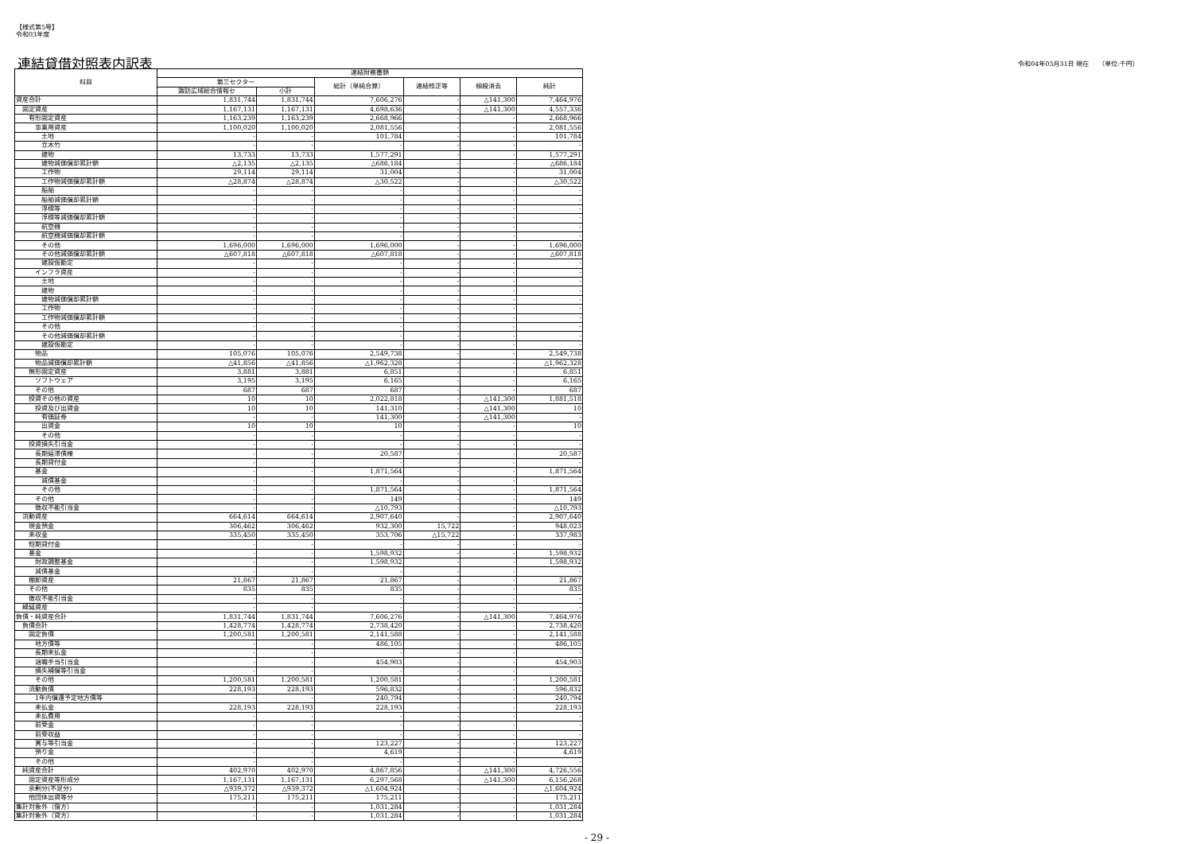【様式第5号】
令和03年度
連結貸借対照表内訳表
令和04年03月31日 現在　　（単位:千円）
| 科目 | 連結財務書類 | | | | | |
| --- | --- | --- | --- | --- | --- | --- |
| | 第三セクター | | 総計（単純合算） | 連結修正等 | 相殺消去 | 純計 |
| | 諏訪広域総合情報セ | 小計 | | | | |
| 資産合計 | 1,831,744 | 1,831,744 | 7,606,276 | - | △141,300 | 7,464,976 |
| 固定資産 | 1,167,131 | 1,167,131 | 4,698,636 | - | △141,300 | 4,557,336 |
| 有形固定資産 | 1,163,239 | 1,163,239 | 2,668,966 | - | - | 2,668,966 |
| 事業用資産 | 1,100,020 | 1,100,020 | 2,081,556 | - | - | 2,081,556 |
| 土地 | - | - | 101,784 | - | - | 101,784 |
| 立木竹 | - | - | - | - | - | - |
| 建物 | 13,733 | 13,733 | 1,577,291 | - | - | 1,577,291 |
| 建物減価償却累計額 | △2,135 | △2,135 | △686,184 | - | - | △686,184 |
| 工作物 | 29,114 | 29,114 | 31,004 | - | - | 31,004 |
| 工作物減価償却累計額 | △28,874 | △28,874 | △30,522 | - | - | △30,522 |
| 船舶 | - | - | - | - | - | - |
| 船舶減価償却累計額 | - | - | - | - | - | - |
| 浮標等 | - | - | - | - | - | - |
| 浮標等減価償却累計額 | - | - | - | - | - | - |
| 航空機 | - | - | - | - | - | - |
| 航空機減価償却累計額 | - | - | - | - | - | - |
| その他 | 1,696,000 | 1,696,000 | 1,696,000 | - | - | 1,696,000 |
| その他減価償却累計額 | △607,818 | △607,818 | △607,818 | - | - | △607,818 |
| 建設仮勘定 | - | - | - | - | - | - |
| インフラ資産 | - | - | - | - | - | - |
| 土地 | - | - | - | - | - | - |
| 建物 | - | - | - | - | - | - |
| 建物減価償却累計額 | - | - | - | - | - | - |
| 工作物 | - | - | - | - | - | - |
| 工作物減価償却累計額 | - | - | - | - | - | - |
| その他 | - | - | - | - | - | - |
| その他減価償却累計額 | - | - | - | - | - | - |
| 建設仮勘定 | - | - | - | - | - | - |
| 物品 | 105,076 | 105,076 | 2,549,738 | - | - | 2,549,738 |
| 物品減価償却累計額 | △41,856 | △41,856 | △1,962,328 | - | - | △1,962,328 |
| 無形固定資産 | 3,881 | 3,881 | 6,851 | - | - | 6,851 |
| ソフトウェア | 3,195 | 3,195 | 6,165 | - | - | 6,165 |
| その他 | 687 | 687 | 687 | - | - | 687 |
| 投資その他の資産 | 10 | 10 | 2,022,818 | - | △141,300 | 1,881,518 |
| 投資及び出資金 | 10 | 10 | 141,310 | - | △141,300 | 10 |
| 有価証券 | - | - | 141,300 | - | △141,300 | - |
| 出資金 | 10 | 10 | 10 | - | - | 10 |
| その他 | - | - | - | - | - | - |
| 投資損失引当金 | - | - | - | - | - | - |
| 長期延滞債権 | - | - | 20,587 | - | - | 20,587 |
| 長期貸付金 | - | - | - | - | - | - |
| 基金 | - | - | 1,871,564 | - | - | 1,871,564 |
| 減債基金 | - | - | - | - | - | - |
| その他 | - | - | 1,871,564 | - | - | 1,871,564 |
| その他 | - | - | 149 | - | - | 149 |
| 徴収不能引当金 | - | - | △10,793 | - | - | △10,793 |
| 流動資産 | 664,614 | 664,614 | 2,907,640 | - | - | 2,907,640 |
| 現金預金 | 306,462 | 306,462 | 932,300 | 15,722 | - | 948,023 |
| 未収金 | 335,450 | 335,450 | 353,706 | △15,722 | - | 337,983 |
| 短期貸付金 | - | - | - | - | - | - |
| 基金 | - | - | 1,598,932 | - | - | 1,598,932 |
| 財政調整基金 | - | - | 1,598,932 | - | - | 1,598,932 |
| 減債基金 | - | - | - | - | - | - |
| 棚卸資産 | 21,867 | 21,867 | 21,867 | - | - | 21,867 |
| その他 | 835 | 835 | 835 | - | - | 835 |
| 徴収不能引当金 | - | - | - | - | - | - |
| 繰延資産 | - | - | - | - | - | - |
| 負債・純資産合計 | 1,831,744 | 1,831,744 | 7,606,276 | - | △141,300 | 7,464,976 |
| 負債合計 | 1,428,774 | 1,428,774 | 2,738,420 | - | - | 2,738,420 |
| 固定負債 | 1,200,581 | 1,200,581 | 2,141,588 | - | - | 2,141,588 |
| 地方債等 | - | - | 486,105 | - | - | 486,105 |
| 長期未払金 | - | - | - | - | - | - |
| 退職手当引当金 | - | - | 454,903 | - | - | 454,903 |
| 損失補償等引当金 | - | - | - | - | - | - |
| その他 | 1,200,581 | 1,200,581 | 1,200,581 | - | - | 1,200,581 |
| 流動負債 | 228,193 | 228,193 | 596,832 | - | - | 596,832 |
| 1年内償還予定地方債等 | - | - | 240,794 | - | - | 240,794 |
| 未払金 | 228,193 | 228,193 | 228,193 | - | - | 228,193 |
| 未払費用 | - | - | - | - | - | - |
| 前受金 | - | - | - | - | - | - |
| 前受収益 | - | - | - | - | - | - |
| 賞与等引当金 | - | - | 123,227 | - | - | 123,227 |
| 預り金 | - | - | 4,619 | - | - | 4,619 |
| その他 | - | - | - | - | - | - |
| 純資産合計 | 402,970 | 402,970 | 4,867,856 | - | △141,300 | 4,726,556 |
| 固定資産等形成分 | 1,167,131 | 1,167,131 | 6,297,568 | - | △141,300 | 6,156,268 |
| 余剰分(不足分) | △939,372 | △939,372 | △1,604,924 | - | - | △1,604,924 |
| 他団体出資等分 | 175,211 | 175,211 | 175,211 | - | - | 175,211 |
| 集計対象外（借方） | - | - | 1,031,284 | - | - | 1,031,284 |
| 集計対象外（貸方） | - | - | 1,031,284 | - | - | 1,031,284 |
- 29 -